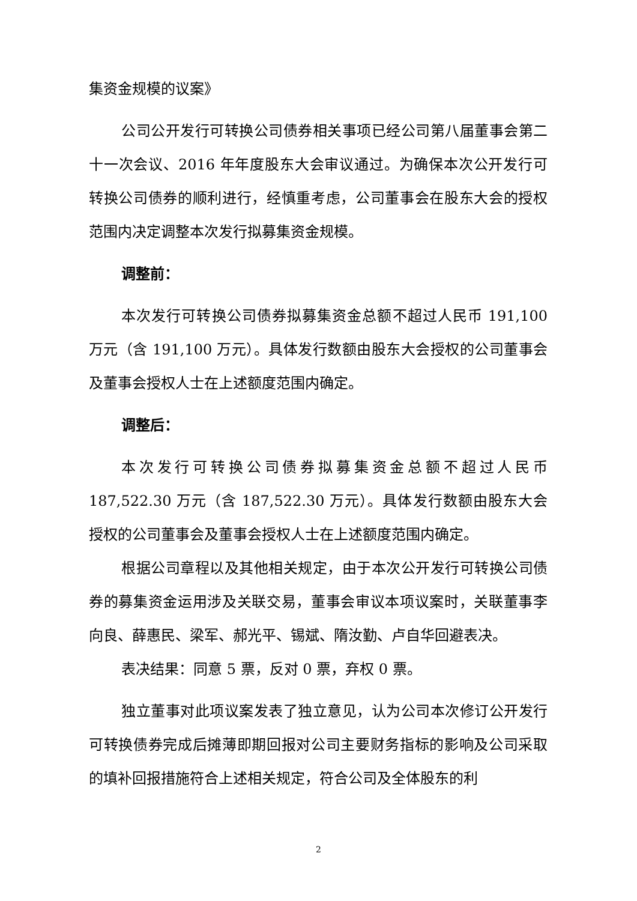集资金规模的议案》
公司公开发行可转换公司债券相关事项已经公司第八届董事会第二十一次会议、2016 年年度股东大会审议通过。为确保本次公开发行可转换公司债券的顺利进行，经慎重考虑，公司董事会在股东大会的授权范围内决定调整本次发行拟募集资金规模。
调整前：
本次发行可转换公司债券拟募集资金总额不超过人民币 191,100 万元（含 191,100 万元）。具体发行数额由股东大会授权的公司董事会及董事会授权人士在上述额度范围内确定。
调整后：
本次发行可转换公司债券拟募集资金总额不超过人民币 187,522.30 万元（含 187,522.30 万元）。具体发行数额由股东大会授权的公司董事会及董事会授权人士在上述额度范围内确定。
根据公司章程以及其他相关规定，由于本次公开发行可转换公司债券的募集资金运用涉及关联交易，董事会审议本项议案时，关联董事李向良、薛惠民、梁军、郝光平、锡斌、隋汝勤、卢自华回避表决。
表决结果：同意 5 票，反对 0 票，弃权 0 票。
独立董事对此项议案发表了独立意见，认为公司本次修订公开发行可转换债券完成后摊薄即期回报对公司主要财务指标的影响及公司采取的填补回报措施符合上述相关规定，符合公司及全体股东的利
2